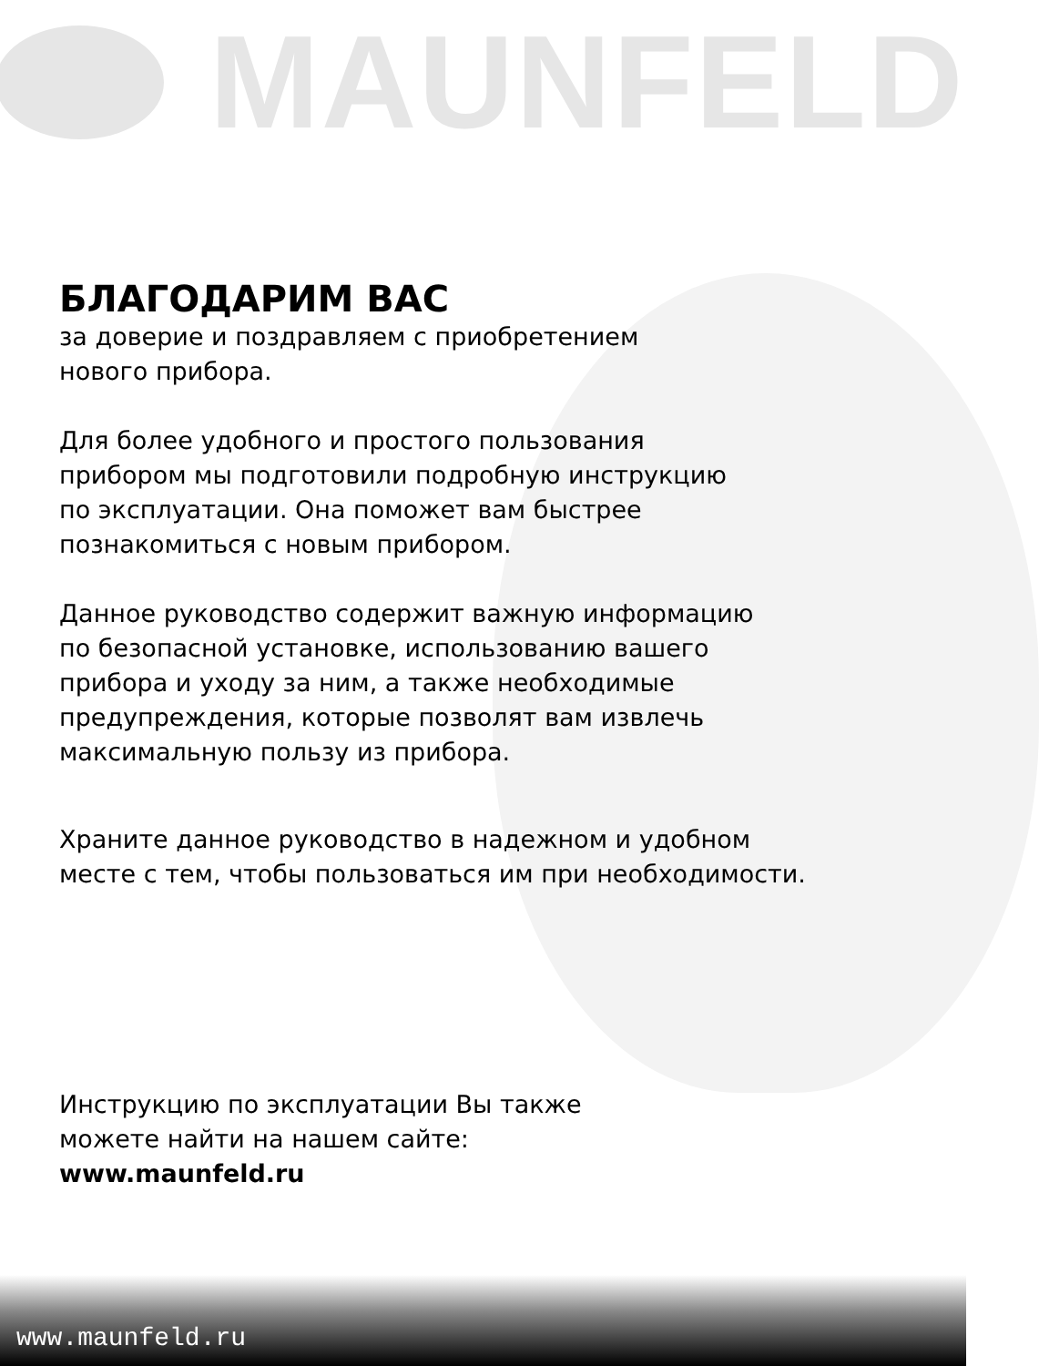MAUNFELD
БЛАГОДАРИМ ВАС
за доверие и поздравляем с приобретением
нового прибора.
Для более удобного и простого пользования
прибором мы подготовили подробную инструкцию
по эксплуатации. Она поможет вам быстрее
познакомиться с новым прибором.
Данное руководство содержит важную информацию
по безопасной установке, использованию вашего
прибора и уходу за ним, а также необходимые
предупреждения, которые позволят вам извлечь
максимальную пользу из прибора.
Храните данное руководство в надежном и удобном
месте с тем, чтобы пользоваться им при необходимости.
Инструкцию по эксплуатации Вы также
можете найти на нашем сайте:
www.maunfeld.ru
www.maunfeld.ru